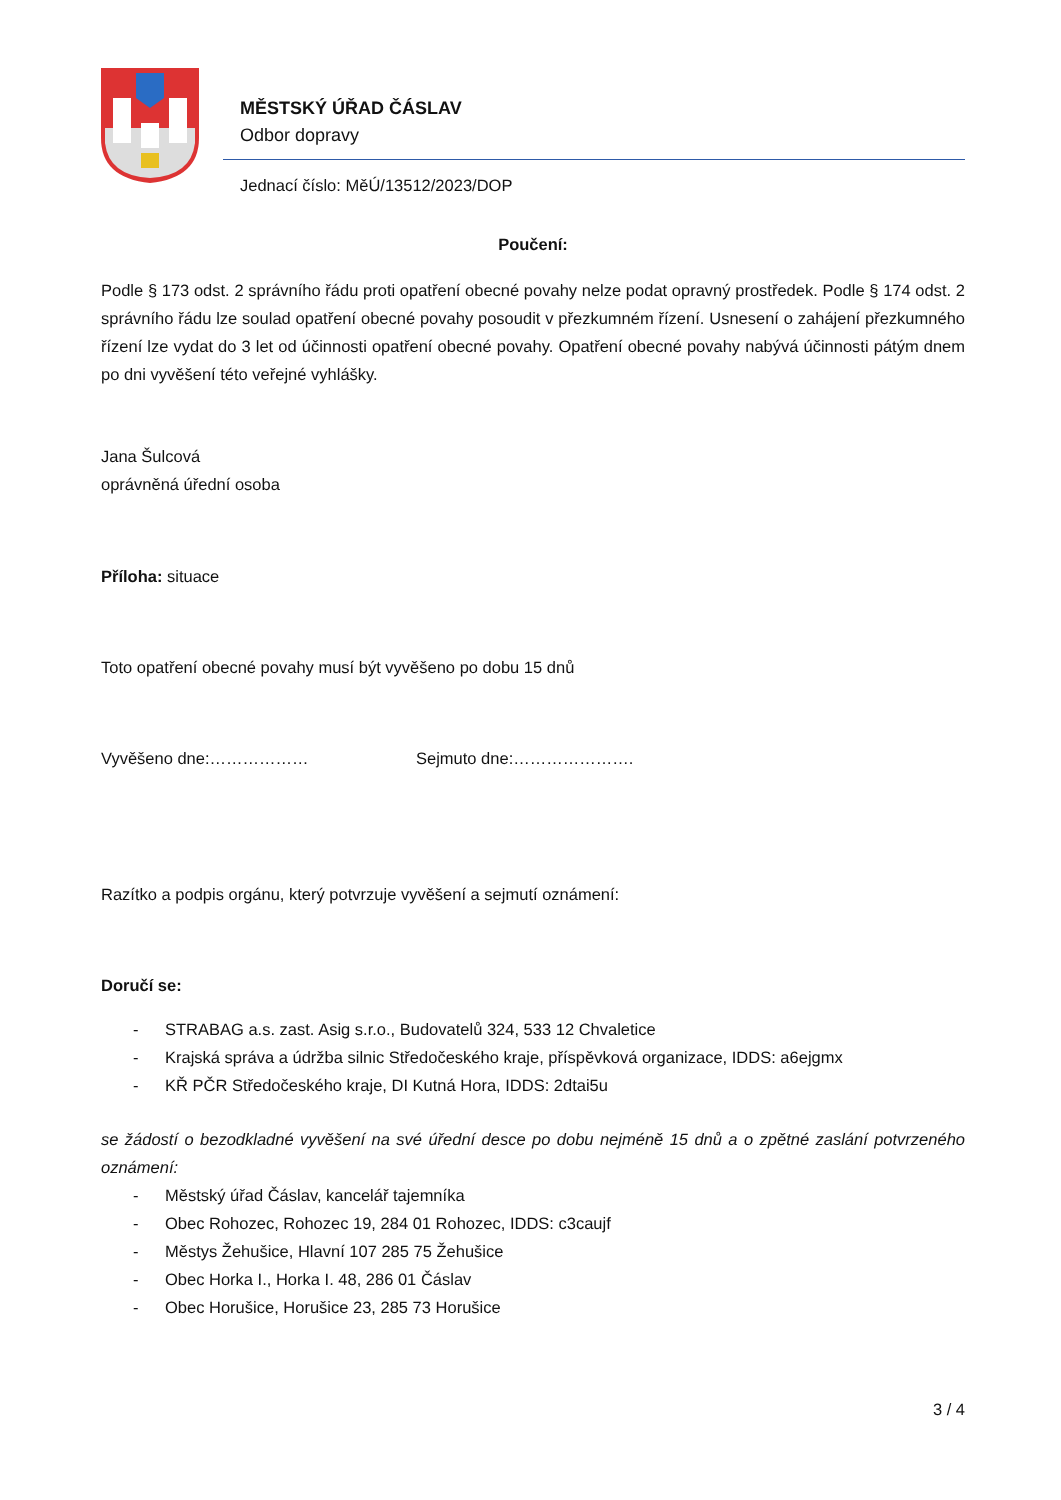MĚSTSKÝ ÚŘAD ČÁSLAV
Odbor dopravy
Jednací číslo: MěÚ/13512/2023/DOP
Poučení:
Podle § 173 odst. 2 správního řádu proti opatření obecné povahy nelze podat opravný prostředek. Podle § 174 odst. 2 správního řádu lze soulad opatření obecné povahy posoudit v přezkumném řízení. Usnesení o zahájení přezkumného řízení lze vydat do 3 let od účinnosti opatření obecné povahy. Opatření obecné povahy nabývá účinnosti pátým dnem po dni vyvěšení této veřejné vyhlášky.
Jana Šulcová
oprávněná úřední osoba
Příloha: situace
Toto opatření obecné povahy musí být vyvěšeno po dobu 15 dnů
Vyvěšeno dne:……………… Sejmuto dne:………………….
Razítko a podpis orgánu, který potvrzuje vyvěšení a sejmutí oznámení:
Doručí se:
- STRABAG a.s. zast. Asig s.r.o., Budovatelů 324, 533 12 Chvaletice
- Krajská správa a údržba silnic Středočeského kraje, příspěvková organizace, IDDS: a6ejgmx
- KŘ PČR Středočeského kraje, DI Kutná Hora, IDDS: 2dtai5u
se žádostí o bezodkladné vyvěšení na své úřední desce po dobu nejméně 15 dnů a o zpětné zaslání potvrzeného oznámení:
- Městský úřad Čáslav, kancelář tajemníka
- Obec Rohozec, Rohozec 19, 284 01 Rohozec, IDDS: c3caujf
- Městys Žehušice, Hlavní 107 285 75 Žehušice
- Obec Horka I., Horka I. 48, 286 01 Čáslav
- Obec Horušice, Horušice 23, 285 73 Horušice
3 / 4